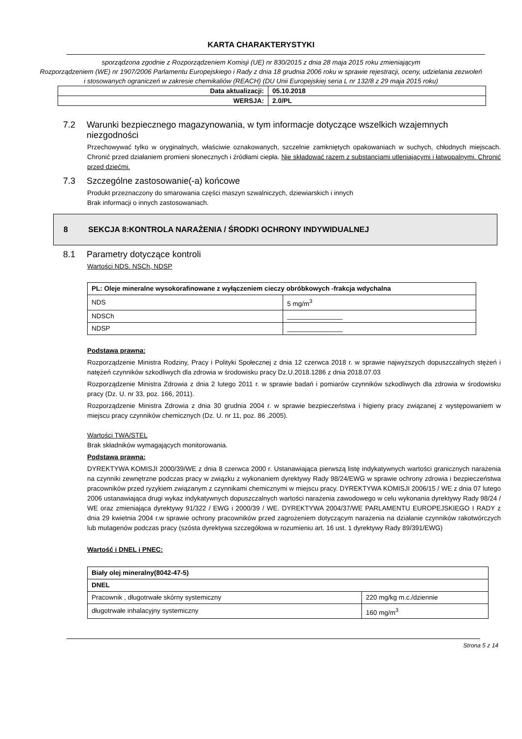KARTA CHARAKTERYSTYKI
sporządzona zgodnie z Rozporządzeniem Komisji (UE) nr 830/2015 z dnia 28 maja 2015 roku zmieniającym
Rozporządzeniem (WE) nr 1907/2006 Parlamentu Europejskiego i Rady z dnia 18 grudnia 2006 roku w sprawie rejestracji, oceny, udzielania zezwoleń i stosowanych ograniczeń w zakresie chemikaliów (REACH) (DU Unii Europejskiej seria L nr 132/8 z 29 maja 2015 roku)
| Data aktualizacji: | 05.10.2018 |
| WERSJA: | 2.0/PL |
7.2 Warunki bezpiecznego magazynowania, w tym informacje dotyczące wszelkich wzajemnych
niezgodności
Przechowywać tylko w oryginalnych, właściwie oznakowanych, szczelnie zamkniętych opakowaniach w suchych, chłodnych miejscach. Chronić przed działaniem promieni słonecznych i źródłami ciepła. Nie składować razem z substancjami utleniającymi i łatwopalnymi. Chronić przed dziećmi.
7.3 Szczególne zastosowanie(-a) końcowe
Produkt przeznaczony do smarowania części maszyn szwalniczych, dziewiarskich i innych
Brak informacji o innych zastosowaniach.
8 SEKCJA 8:KONTROLA NARAŻENIA / ŚRODKI OCHRONY INDYWIDUALNEJ
8.1 Parametry dotyczące kontroli
Wartości NDS. NSCh, NDSP
| PL: Oleje mineralne wysokorafinowane z wyłączeniem cieczy obróbkowych -frakcja wdychalna | |
| NDS | 5 mg/m<sup>3</sup> |
| NDSCh | _______________ |
| NDSP | _______________ |
Podstawa prawna:
Rozporządzenie Ministra Rodziny, Pracy i Polityki Społecznej z dnia 12 czerwca 2018 r. w sprawie najwyższych dopuszczalnych stężeń i natężeń czynników szkodliwych dla zdrowia w środowisku pracy Dz.U.2018.1286 z dnia 2018.07.03
Rozporządzenie Ministra Zdrowia z dnia 2 lutego 2011 r. w sprawie badań i pomiarów czynników szkodliwych dla zdrowia w środowisku pracy (Dz. U. nr 33, poz. 166, 2011).
Rozporządzenie Ministra Zdrowia z dnia 30 grudnia 2004 r. w sprawie bezpieczeństwa i higieny pracy związanej z występowaniem w miejscu pracy czynników chemicznych (Dz. U. nr 11, poz. 86 ,2005).
Wartości TWA/STEL
Brak składników wymagających monitorowania.
Podstawa prawna:
DYREKTYWA KOMISJI 2000/39/WE z dnia 8 czerwca 2000 r. Ustanawiająca pierwszą listę indykatywnych wartości granicznych narażenia na czynniki zewnętrzne podczas pracy w związku z wykonaniem dyrektywy Rady 98/24/EWG w sprawie ochrony zdrowia i bezpieczeństwa pracowników przed ryzykiem związanym z czynnikami chemicznymi w miejscu pracy. DYREKTYWA KOMISJI 2006/15 / WE z dnia 07 lutego 2006 ustanawiająca drugi wykaz indykatywnych dopuszczalnych wartości narażenia zawodowego w celu wykonania dyrektywy Rady 98/24 / WE oraz zmieniająca dyrektywy 91/322 / EWG i 2000/39 / WE. DYREKTYWA 2004/37/WE PARLAMENTU EUROPEJSKIEGO I RADY z dnia 29 kwietnia 2004 r.w sprawie ochrony pracowników przed zagrożeniem dotyczącym narażenia na działanie czynników rakotwórczych lub mutagenów podczas pracy (szósta dyrektywa szczegółowa w rozumieniu art. 16 ust. 1 dyrektywy Rady 89/391/EWG)
Wartość i DNEL i PNEC:
| Biały olej mineralny(8042-47-5) | |
| DNEL | |
| Pracownik , długotrwałe skórny systemiczny | 220 mg/kg m.c./dziennie |
| długotrwałe inhalacyjny systemiczny | 160 mg/m<sup>3</sup> |
Strona 5 z 14